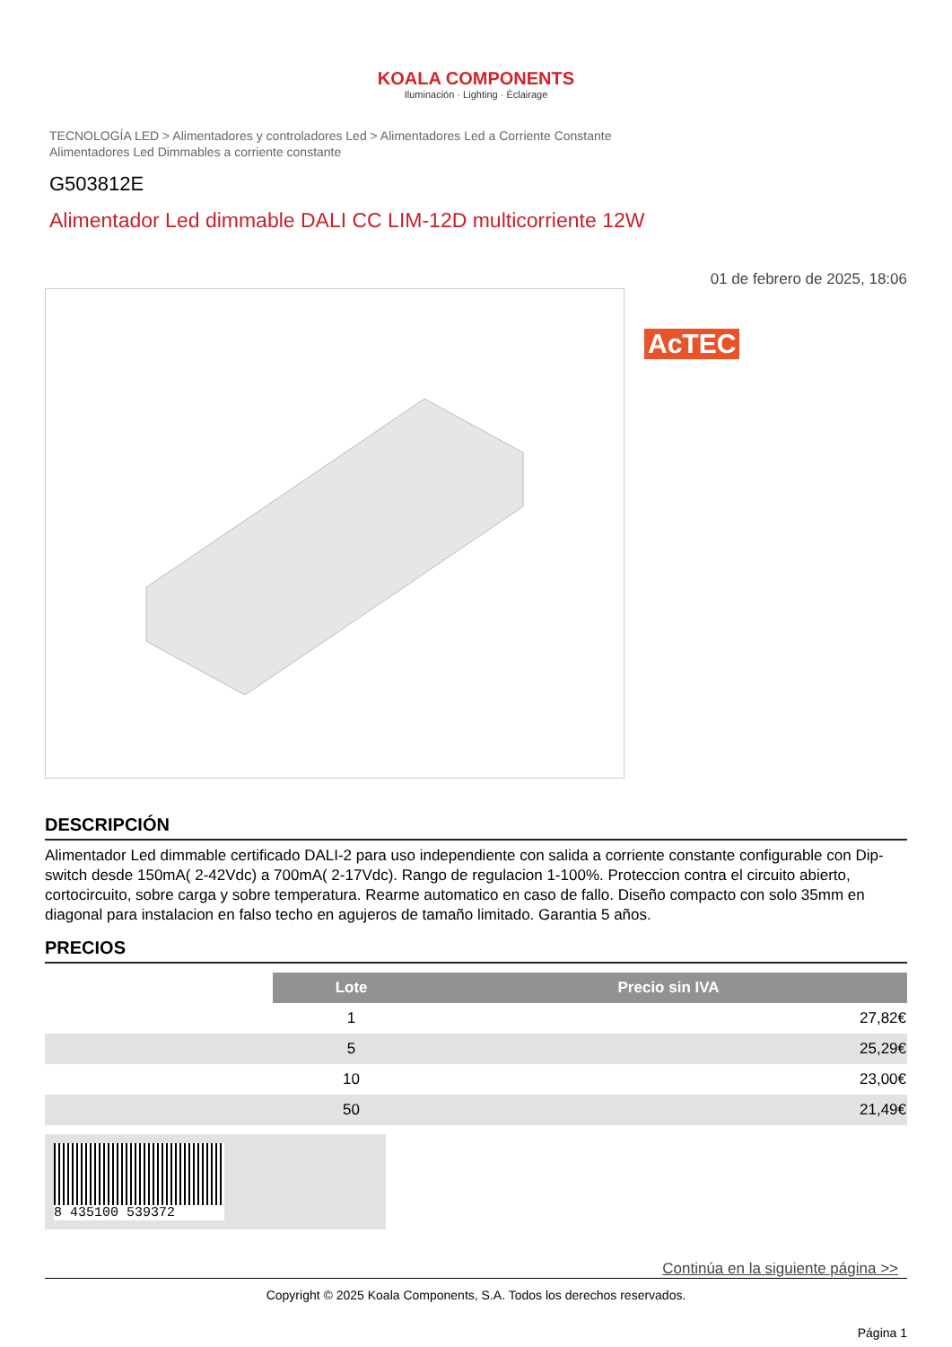KOALA COMPONENTS
Iluminación · Lighting · Éclairage
TECNOLOGÍA LED > Alimentadores y controladores Led > Alimentadores Led a Corriente Constante
Alimentadores Led Dimmables a corriente constante
G503812E
Alimentador Led dimmable DALI CC LIM-12D multicorriente 12W
01 de febrero de 2025, 18:06
AcTEC
DESCRIPCIÓN
Alimentador Led dimmable certificado DALI-2 para uso independiente con salida a corriente constante configurable con Dip-switch desde 150mA( 2-42Vdc) a 700mA( 2-17Vdc). Rango de regulacion 1-100%. Proteccion contra el circuito abierto, cortocircuito, sobre carga y sobre temperatura. Rearme automatico en caso de fallo. Diseño compacto con solo 35mm en diagonal para instalacion en falso techo en agujeros de tamaño limitado. Garantia 5 años.
PRECIOS
| | Lote | Precio sin IVA |
| | 1 | 27,82€ |
| | 5 | 25,29€ |
| | 10 | 23,00€ |
| | 50 | 21,49€ |
8 435100 539372
Continúa en la siguiente página >>
Copyright © 2025 Koala Components, S.A. Todos los derechos reservados.
Página 1